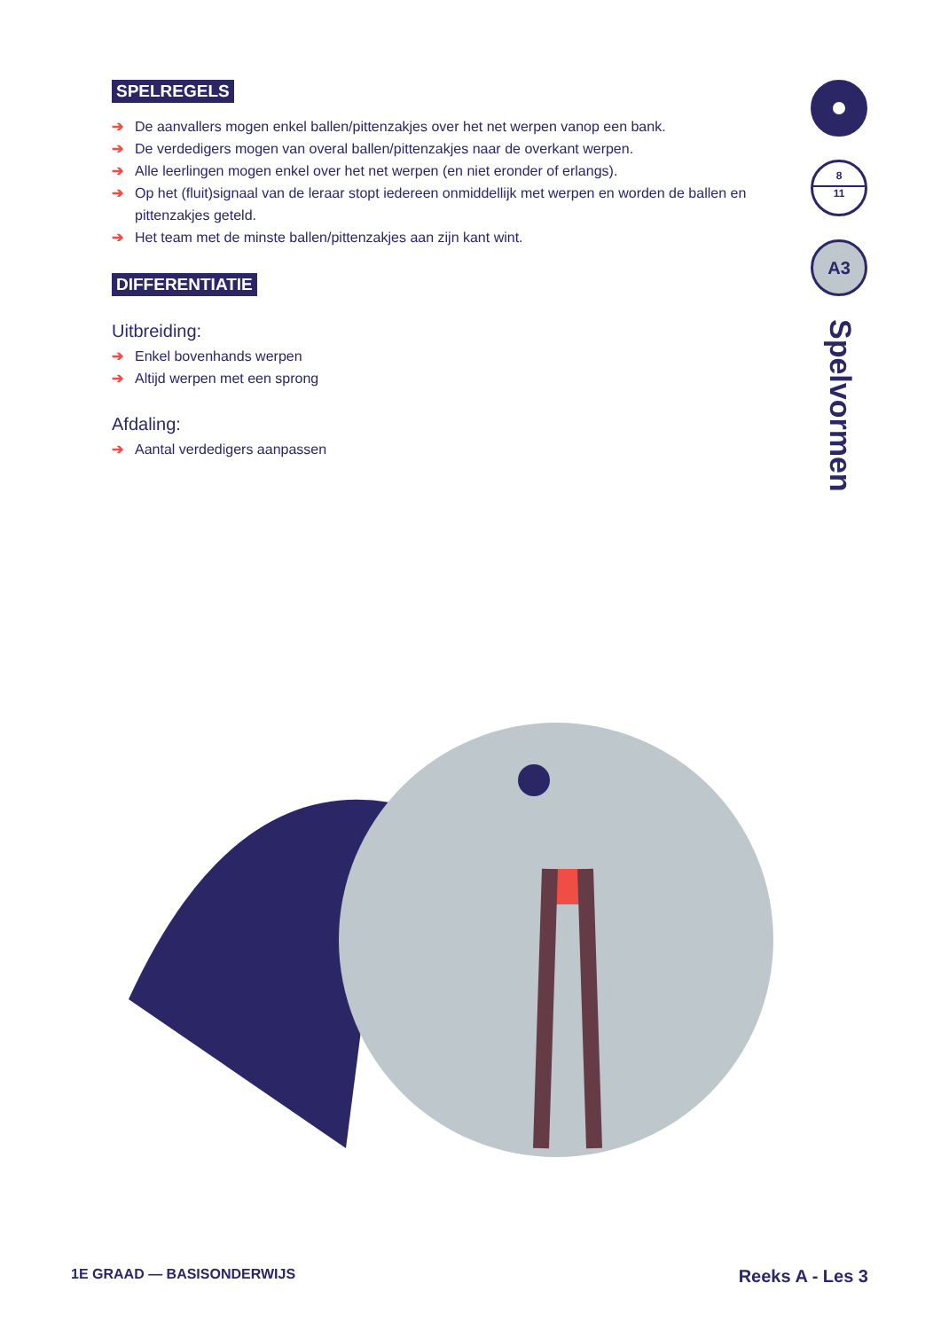SPELREGELS
➔ De aanvallers mogen enkel ballen/pittenzakjes over het net werpen vanop een bank.
➔ De verdedigers mogen van overal ballen/pittenzakjes naar de overkant werpen.
➔ Alle leerlingen mogen enkel over het net werpen (en niet eronder of erlangs).
➔ Op het (fluit)signaal van de leraar stopt iedereen onmiddellijk met werpen en worden de ballen en pittenzakjes geteld.
➔ Het team met de minste ballen/pittenzakjes aan zijn kant wint.
DIFFERENTIATIE
Uitbreiding:
➔ Enkel bovenhands werpen
➔ Altijd werpen met een sprong
Afdaling:
➔ Aantal verdedigers aanpassen
8
11
A3
Spelvormen
1E GRAAD — BASISONDERWIJS Reeks A - Les 3